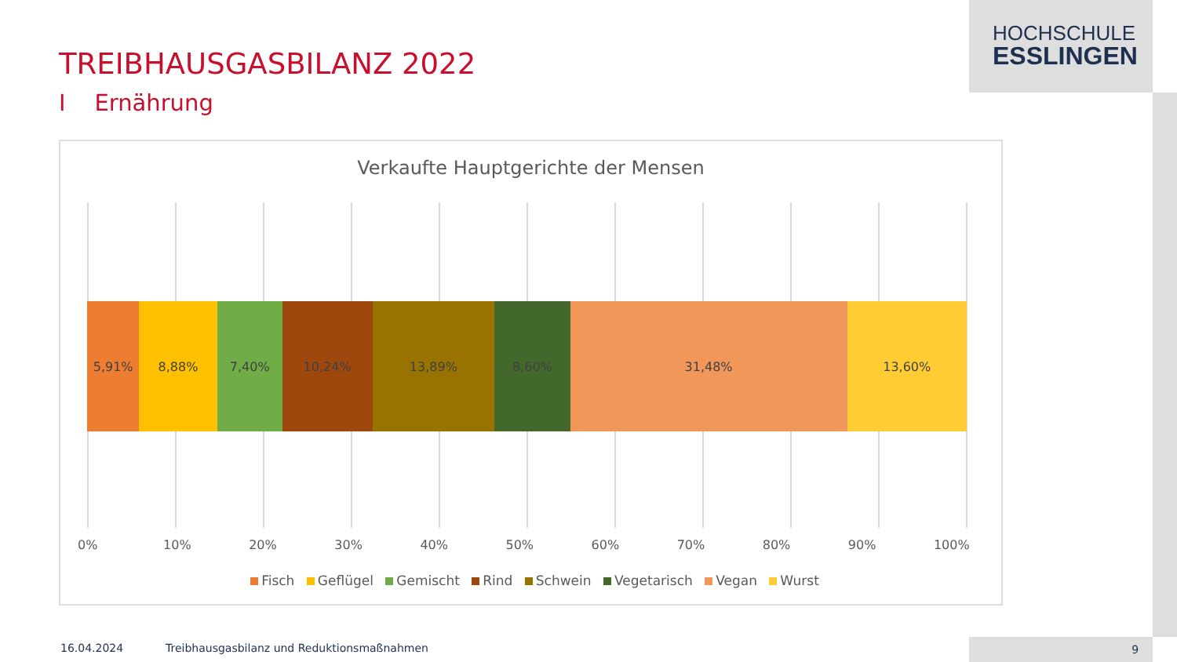HOCHSCHULE
ESSLINGEN
TREIBHAUSGASBILANZ 2022
I Ernährung
Verkaufte Hauptgerichte der Mensen
5,91% 8,88% 7,40% 10,24% 13,89% 8,60% 31,48% 13,60%
0% 10% 20% 30% 40% 50% 60% 70% 80% 90% 100%
Fisch Geflügel Gemischt Rind Schwein Vegetarisch Vegan Wurst
16.04.2024
Treibhausgasbilanz und Reduktionsmaßnahmen
9